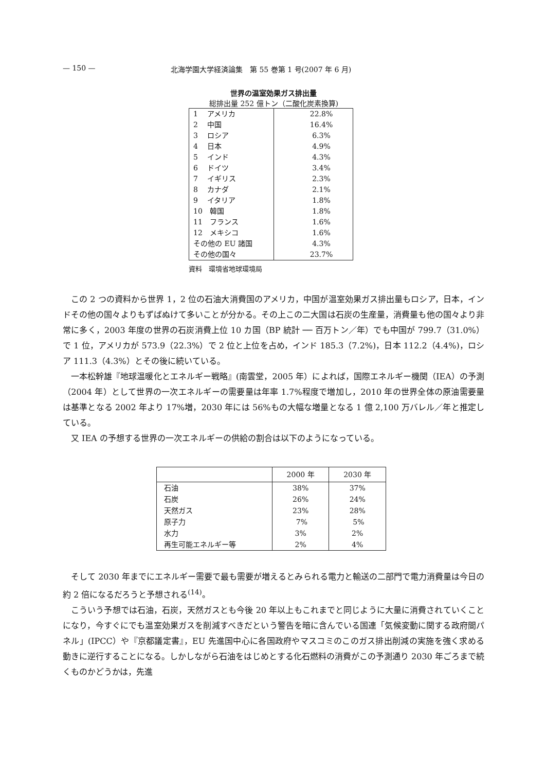— 150 — 北海学園大学経済論集　第 55 巻第 1 号(2007 年 6 月)
世界の温室効果ガス排出量
総排出量 252 億トン（二酸化炭素換算)
| 1 アメリカ | 22.8% |
| 2 中国 | 16.4% |
| 3 ロシア | 6.3% |
| 4 日本 | 4.9% |
| 5 インド | 4.3% |
| 6 ドイツ | 3.4% |
| 7 イギリス | 2.3% |
| 8 カナダ | 2.1% |
| 9 イタリア | 1.8% |
| 10 韓国 | 1.8% |
| 11 フランス | 1.6% |
| 12 メキシコ | 1.6% |
| その他の EU 諸国 | 4.3% |
| その他の国々 | 23.7% |
資料　環境省地球環境局
この 2 つの資料から世界 1，2 位の石油大消費国のアメリカ，中国が温室効果ガス排出量もロシア，日本，インドその他の国々よりもずばぬけて多いことが分かる。その上この二大国は石炭の生産量，消費量も他の国々より非常に多く，2003 年度の世界の石炭消費上位 10 カ国（BP 統計 ── 百万トン／年）でも中国が 799.7（31.0%）で 1 位，アメリカが 573.9（22.3%）で 2 位と上位を占め，インド 185.3（7.2%)，日本 112.2（4.4%)，ロシア 111.3（4.3%）とその後に続いている。
一本松幹雄『地球温暖化とエネルギー戦略』(南雲堂，2005 年）によれば，国際エネルギー機関（IEA）の予測（2004 年）として世界の一次エネルギーの需要量は年率 1.7%程度で増加し，2010 年の世界全体の原油需要量は基準となる 2002 年より 17%増，2030 年には 56%もの大幅な増量となる 1 億 2,100 万バレル／年と推定している。
又 IEA の予想する世界の一次エネルギーの供給の割合は以下のようになっている。
| | 2000 年 | 2030 年 |
| --- | --- | --- |
| 石油 | 38% | 37% |
| 石炭 | 26% | 24% |
| 天然ガス | 23% | 28% |
| 原子力 | 7% | 5% |
| 水力 | 3% | 2% |
| 再生可能エネルギー等 | 2% | 4% |
そして 2030 年までにエネルギー需要で最も需要が増えるとみられる電力と輸送の二部門で電力消費量は今日の約 2 倍になるだろうと予想される<sup>(14)</sup>。
こういう予想では石油，石炭，天然ガスとも今後 20 年以上もこれまでと同じように大量に消費されていくことになり，今すぐにでも温室効果ガスを削減すべきだという警告を暗に含んでいる国連「気候変動に関する政府間パネル」(IPCC）や『京都議定書』，EU 先進国中心に各国政府やマスコミのこのガス排出削減の実施を強く求める動きに逆行することになる。しかしながら石油をはじめとする化石燃料の消費がこの予測通り 2030 年ごろまで続くものかどうかは，先進